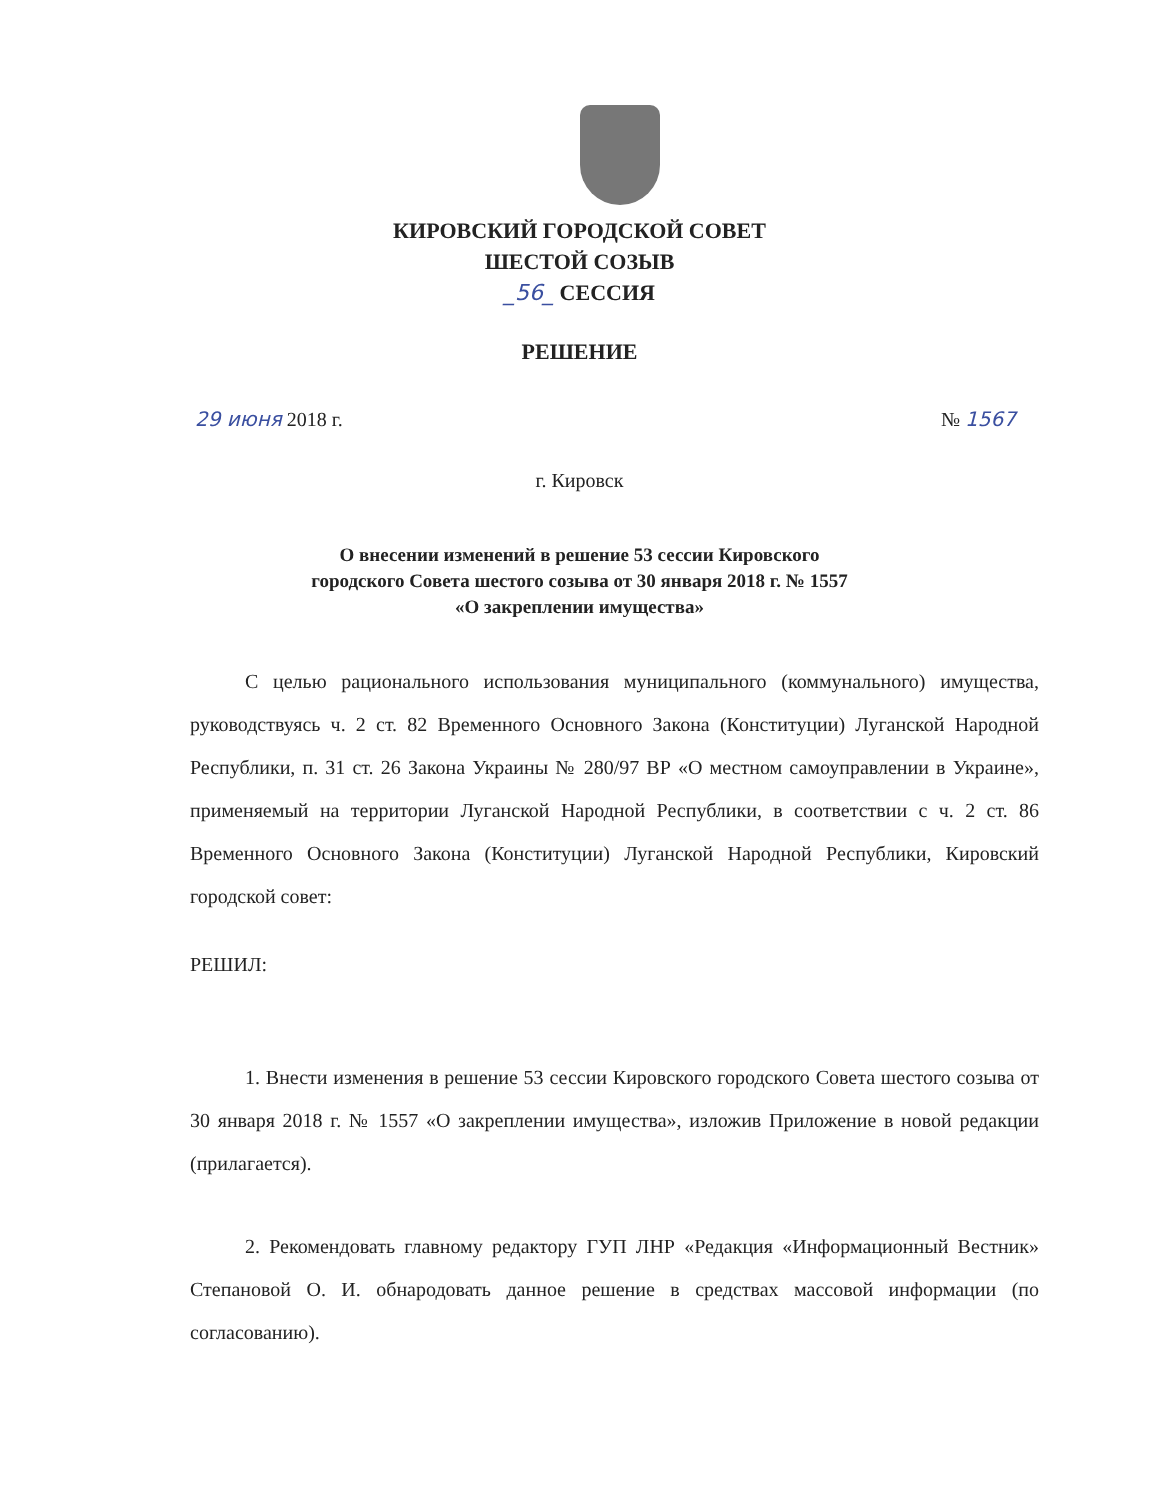КИРОВСКИЙ ГОРОДСКОЙ СОВЕТ
ШЕСТОЙ СОЗЫВ
_56_ СЕССИЯ
РЕШЕНИЕ
29 июня 2018 г. № 1567
г. Кировск
О внесении изменений в решение 53 сессии Кировского
городского Совета шестого созыва от 30 января 2018 г. № 1557
«О закреплении имущества»
С целью рационального использования муниципального (коммунального) имущества, руководствуясь ч. 2 ст. 82 Временного Основного Закона (Конституции) Луганской Народной Республики, п. 31 ст. 26 Закона Украины № 280/97 ВР «О местном самоуправлении в Украине», применяемый на территории Луганской Народной Республики, в соответствии с ч. 2 ст. 86 Временного Основного Закона (Конституции) Луганской Народной Республики, Кировский городской совет:
РЕШИЛ:
1. Внести изменения в решение 53 сессии Кировского городского Совета шестого созыва от 30 января 2018 г. № 1557 «О закреплении имущества», изложив Приложение в новой редакции (прилагается).
2. Рекомендовать главному редактору ГУП ЛНР «Редакция «Информационный Вестник» Степановой О. И. обнародовать данное решение в средствах массовой информации (по согласованию).